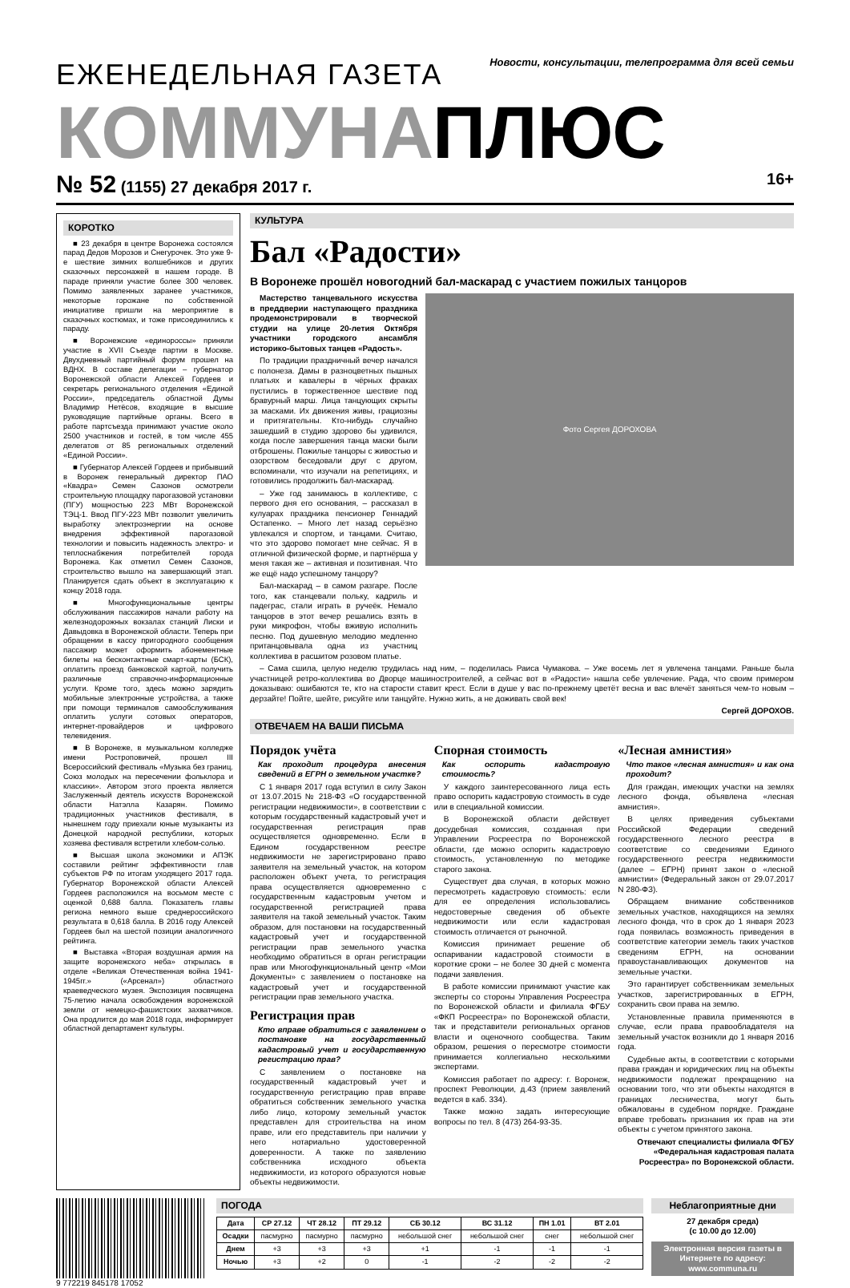ЕЖЕНЕДЕЛЬНАЯ ГАЗЕТА
Новости, консультации, телепрограмма для всей семьи
КОММУНАПЛЮС
№ 52 (1155) 27 декабря 2017 г. 16+
КОРОТКО
■ 23 декабря в центре Воронежа состоялся парад Дедов Морозов и Снегурочек. Это уже 9-е шествие зимних волшебников и других сказочных персонажей в нашем городе. В параде приняли участие более 300 человек. Помимо заявленных заранее участников, некоторые горожане по собственной инициативе пришли на мероприятие в сказочных костюмах, и тоже присоединились к параду.
■ Воронежские «единороссы» приняли участие в XVII Съезде партии в Москве. Двухдневный партийный форум прошел на ВДНХ. В составе делегации – губернатор Воронежской области Алексей Гордеев и секретарь регионального отделения «Единой России», председатель областной Думы Владимир Нетёсов, входящие в высшие руководящие партийные органы. Всего в работе партсъезда принимают участие около 2500 участников и гостей, в том числе 455 делегатов от 85 региональных отделений «Единой России».
■ Губернатор Алексей Гордеев и прибывший в Воронеж генеральный директор ПАО «Квадра» Семен Сазонов осмотрели строительную площадку парогазовой установки (ПГУ) мощностью 223 МВт Воронежской ТЭЦ-1. Ввод ПГУ-223 МВт позволит увеличить выработку электроэнергии на основе внедрения эффективной парогазовой технологии и повысить надежность электро- и теплоснабжения потребителей города Воронежа. Как отметил Семен Сазонов, строительство вышло на завершающий этап. Планируется сдать объект в эксплуатацию к концу 2018 года.
■ Многофункциональные центры обслуживания пассажиров начали работу на железнодорожных вокзалах станций Лиски и Давыдовка в Воронежской области. Теперь при обращении в кассу пригородного сообщения пассажир может оформить абонементные билеты на бесконтактные смарт-карты (БСК), оплатить проезд банковской картой, получить различные справочно-информационные услуги. Кроме того, здесь можно зарядить мобильные электронные устройства, а также при помощи терминалов самообслуживания оплатить услуги сотовых операторов, интернет-провайдеров и цифрового телевидения.
■ В Воронеже, в музыкальном колледже имени Ростроповичей, прошел III Всероссийский фестиваль «Музыка без границ. Союз молодых на пересечении фольклора и классики». Автором этого проекта является Заслуженный деятель искусств Воронежской области Натэлла Казарян. Помимо традиционных участников фестиваля, в нынешнем году приехали юные музыканты из Донецкой народной республики, которых хозяева фестиваля встретили хлебом-солью.
■ Высшая школа экономики и АПЭК составили рейтинг эффективности глав субъектов РФ по итогам уходящего 2017 года. Губернатор Воронежской области Алексей Гордеев расположился на восьмом месте с оценкой 0,688 балла. Показатель главы региона немного выше среднероссийского результата в 0,618 балла. В 2016 году Алексей Гордеев был на шестой позиции аналогичного рейтинга.
■ Выставка «Вторая воздушная армия на защите воронежского неба» открылась в отделе «Великая Отечественная война 1941-1945гг.» («Арсенал») областного краеведческого музея. Экспозиция посвящена 75-летию начала освобождения воронежской земли от немецко-фашистских захватчиков. Она продлится до мая 2018 года, информирует областной департамент культуры.
КУЛЬТУРА
Бал «Радости»
В Воронеже прошёл новогодний бал-маскарад с участием пожилых танцоров
Мастерство танцевального искусства в преддверии наступающего праздника продемонстрировали в творческой студии на улице 20-летия Октября участники городского ансамбля историко-бытовых танцев «Радость».
По традиции праздничный вечер начался с полонеза. Дамы в разноцветных пышных платьях и кавалеры в чёрных фраках пустились в торжественное шествие под бравурный марш. Лица танцующих скрыты за масками. Их движения живы, грациозны и притягательны. Кто-нибудь случайно зашедший в студию здорово бы удивился, когда после завершения танца маски были отброшены. Пожилые танцоры с живостью и озорством беседовали друг с другом, вспоминали, что изучали на репетициях, и готовились продолжить бал-маскарад.
– Уже год занимаюсь в коллективе, с первого дня его основания, – рассказал в кулуарах праздника пенсионер Геннадий Остапенко. – Много лет назад серьёзно увлекался и спортом, и танцами. Считаю, что это здорово помогает мне сейчас. Я в отличной физической форме, и партнёрша у меня такая же – активная и позитивная. Что же ещё надо успешному танцору?
Бал-маскарад – в самом разгаре. После того, как станцевали польку, кадриль и падеграс, стали играть в ручеёк. Немало танцоров в этот вечер решались взять в руки микрофон, чтобы вживую исполнить песню. Под душевную мелодию медленно пританцовывала одна из участниц коллектива в расшитом розовом платье.
Фото Сергея ДОРОХОВА
– Сама сшила, целую неделю трудилась над ним, – поделилась Раиса Чумакова. – Уже восемь лет я увлечена танцами. Раньше была участницей ретро-коллектива во Дворце машиностроителей, а сейчас вот в «Радости» нашла себе увлечение. Рада, что своим примером доказываю: ошибаются те, кто на старости ставит крест. Если в душе у вас по-прежнему цветёт весна и вас влечёт заняться чем-то новым – дерзайте! Пойте, шейте, рисуйте или танцуйте. Нужно жить, а не доживать свой век!
Сергей ДОРОХОВ.
ОТВЕЧАЕМ НА ВАШИ ПИСЬМА
Порядок учёта
Как проходит процедура внесения сведений в ЕГРН о земельном участке?
С 1 января 2017 года вступил в силу Закон от 13.07.2015 № 218-ФЗ «О государственной регистрации недвижимости», в соответствии с которым государственный кадастровый учет и государственная регистрация прав осуществляется одновременно. Если в Едином государственном реестре недвижимости не зарегистрировано право заявителя на земельный участок, на котором расположен объект учета, то регистрация права осуществляется одновременно с государственным кадастровым учетом и государственной регистрацией права заявителя на такой земельный участок. Таким образом, для постановки на государственный кадастровый учет и государственной регистрации прав земельного участка необходимо обратиться в орган регистрации прав или Многофункциональный центр «Мои Документы» с заявлением о постановке на кадастровый учет и государственной регистрации прав земельного участка.
Регистрация прав
Кто вправе обратиться с заявлением о постановке на государственный кадастровый учет и государственную регистрацию прав?
С заявлением о постановке на государственный кадастровый учет и государственную регистрацию прав вправе обратиться собственник земельного участка либо лицо, которому земельный участок представлен для строительства на ином праве, или его представитель при наличии у него нотариально удостоверенной доверенности. А также по заявлению собственника исходного объекта недвижимости, из которого образуются новые объекты недвижимости.
Спорная стоимость
Как оспорить кадастровую стоимость?
У каждого заинтересованного лица есть право оспорить кадастровую стоимость в суде или в специальной комиссии.
В Воронежской области действует досудебная комиссия, созданная при Управлении Росреестра по Воронежской области, где можно оспорить кадастровую стоимость, установленную по методике старого закона.
Существует два случая, в которых можно пересмотреть кадастровую стоимость: если для ее определения использовались недостоверные сведения об объекте недвижимости или если кадастровая стоимость отличается от рыночной.
Комиссия принимает решение об оспаривании кадастровой стоимости в короткие сроки – не более 30 дней с момента подачи заявления.
В работе комиссии принимают участие как эксперты со стороны Управления Росреестра по Воронежской области и филиала ФГБУ «ФКП Росреестра» по Воронежской области, так и представители региональных органов власти и оценочного сообщества. Таким образом, решения о пересмотре стоимости принимается коллегиально несколькими экспертами.
Комиссия работает по адресу: г. Воронеж, проспект Революции, д.43 (прием заявлений ведется в каб. 334).
Также можно задать интересующие вопросы по тел. 8 (473) 264-93-35.
«Лесная амнистия»
Что такое «лесная амнистия» и как она проходит?
Для граждан, имеющих участки на землях лесного фонда, объявлена «лесная амнистия».
В целях приведения субъектами Российской Федерации сведений государственного лесного реестра в соответствие со сведениями Единого государственного реестра недвижимости (далее – ЕГРН) принят закон о «лесной амнистии» (Федеральный закон от 29.07.2017 N 280-ФЗ).
Обращаем внимание собственников земельных участков, находящихся на землях лесного фонда, что в срок до 1 января 2023 года появилась возможность приведения в соответствие категории земель таких участков сведениям ЕГРН, на основании правоустанавливающих документов на земельные участки.
Это гарантирует собственникам земельных участков, зарегистрированных в ЕГРН, сохранить свои права на землю.
Установленные правила применяются в случае, если права правообладателя на земельный участок возникли до 1 января 2016 года.
Судебные акты, в соответствии с которыми права граждан и юридических лиц на объекты недвижимости подлежат прекращению на основании того, что эти объекты находятся в границах лесничества, могут быть обжалованы в судебном порядке. Граждане вправе требовать признания их прав на эти объекты с учетом принятого закона.
Отвечают специалисты филиала ФГБУ «Федеральная кадастровая палата Росреестра» по Воронежской области.
9 772219 845178 17052
ПОГОДА
| Дата | СР 27.12 | ЧТ 28.12 | ПТ 29.12 | СБ 30.12 | ВС 31.12 | ПН 1.01 | ВТ 2.01 |
| --- | --- | --- | --- | --- | --- | --- | --- |
| Осадки | пасмурно | пасмурно | пасмурно | небольшой снег | небольшой снег | снег | небольшой снег |
| Днем | +3 | +3 | +3 | +1 | -1 | -1 | -1 |
| Ночью | +3 | +2 | 0 | -1 | -2 | -2 | -2 |
Неблагоприятные дни
27 декабря среда)
(с 10.00 до 12.00)
Электронная версия газеты в Интернете по адресу: www.communa.ru